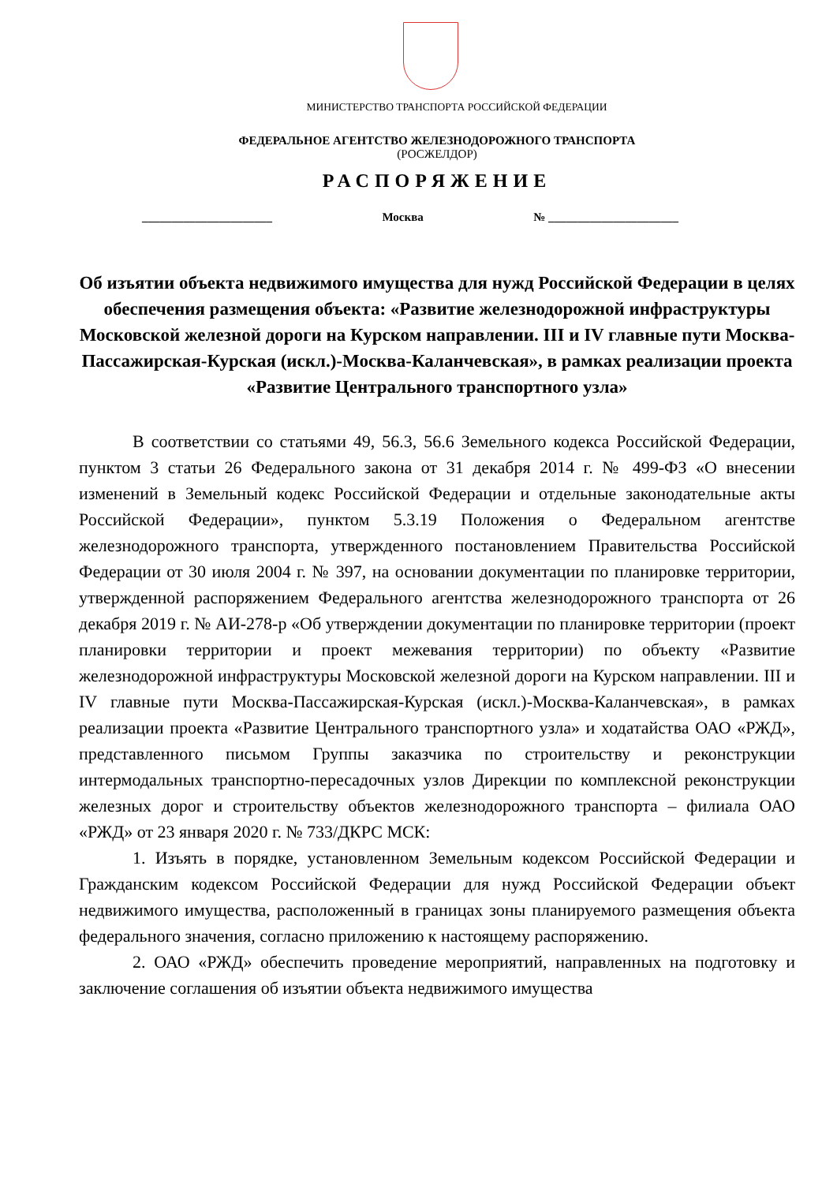МИНИСТЕРСТВО ТРАНСПОРТА РОССИЙСКОЙ ФЕДЕРАЦИИ
ФЕДЕРАЛЬНОЕ АГЕНТСТВО ЖЕЛЕЗНОДОРОЖНОГО ТРАНСПОРТА
(РОСЖЕЛДОР)
РАСПОРЯЖЕНИЕ
______________________ Москва № ______________________
Об изъятии объекта недвижимого имущества для нужд Российской Федерации в целях обеспечения размещения объекта: «Развитие железнодорожной инфраструктуры Московской железной дороги на Курском направлении. III и IV главные пути Москва-Пассажирская-Курская (искл.)-Москва-Каланчевская», в рамках реализации проекта «Развитие Центрального транспортного узла»
В соответствии со статьями 49, 56.3, 56.6 Земельного кодекса Российской Федерации, пунктом 3 статьи 26 Федерального закона от 31 декабря 2014 г. № 499-ФЗ «О внесении изменений в Земельный кодекс Российской Федерации и отдельные законодательные акты Российской Федерации», пунктом 5.3.19 Положения о Федеральном агентстве железнодорожного транспорта, утвержденного постановлением Правительства Российской Федерации от 30 июля 2004 г. № 397, на основании документации по планировке территории, утвержденной распоряжением Федерального агентства железнодорожного транспорта от 26 декабря 2019 г. № АИ-278-р «Об утверждении документации по планировке территории (проект планировки территории и проект межевания территории) по объекту «Развитие железнодорожной инфраструктуры Московской железной дороги на Курском направлении. III и IV главные пути Москва-Пассажирская-Курская (искл.)-Москва-Каланчевская», в рамках реализации проекта «Развитие Центрального транспортного узла» и ходатайства ОАО «РЖД», представленного письмом Группы заказчика по строительству и реконструкции интермодальных транспортно-пересадочных узлов Дирекции по комплексной реконструкции железных дорог и строительству объектов железнодорожного транспорта – филиала ОАО «РЖД» от 23 января 2020 г. № 733/ДКРС МСК:
1. Изъять в порядке, установленном Земельным кодексом Российской Федерации и Гражданским кодексом Российской Федерации для нужд Российской Федерации объект недвижимого имущества, расположенный в границах зоны планируемого размещения объекта федерального значения, согласно приложению к настоящему распоряжению.
2. ОАО «РЖД» обеспечить проведение мероприятий, направленных на подготовку и заключение соглашения об изъятии объекта недвижимого имущества